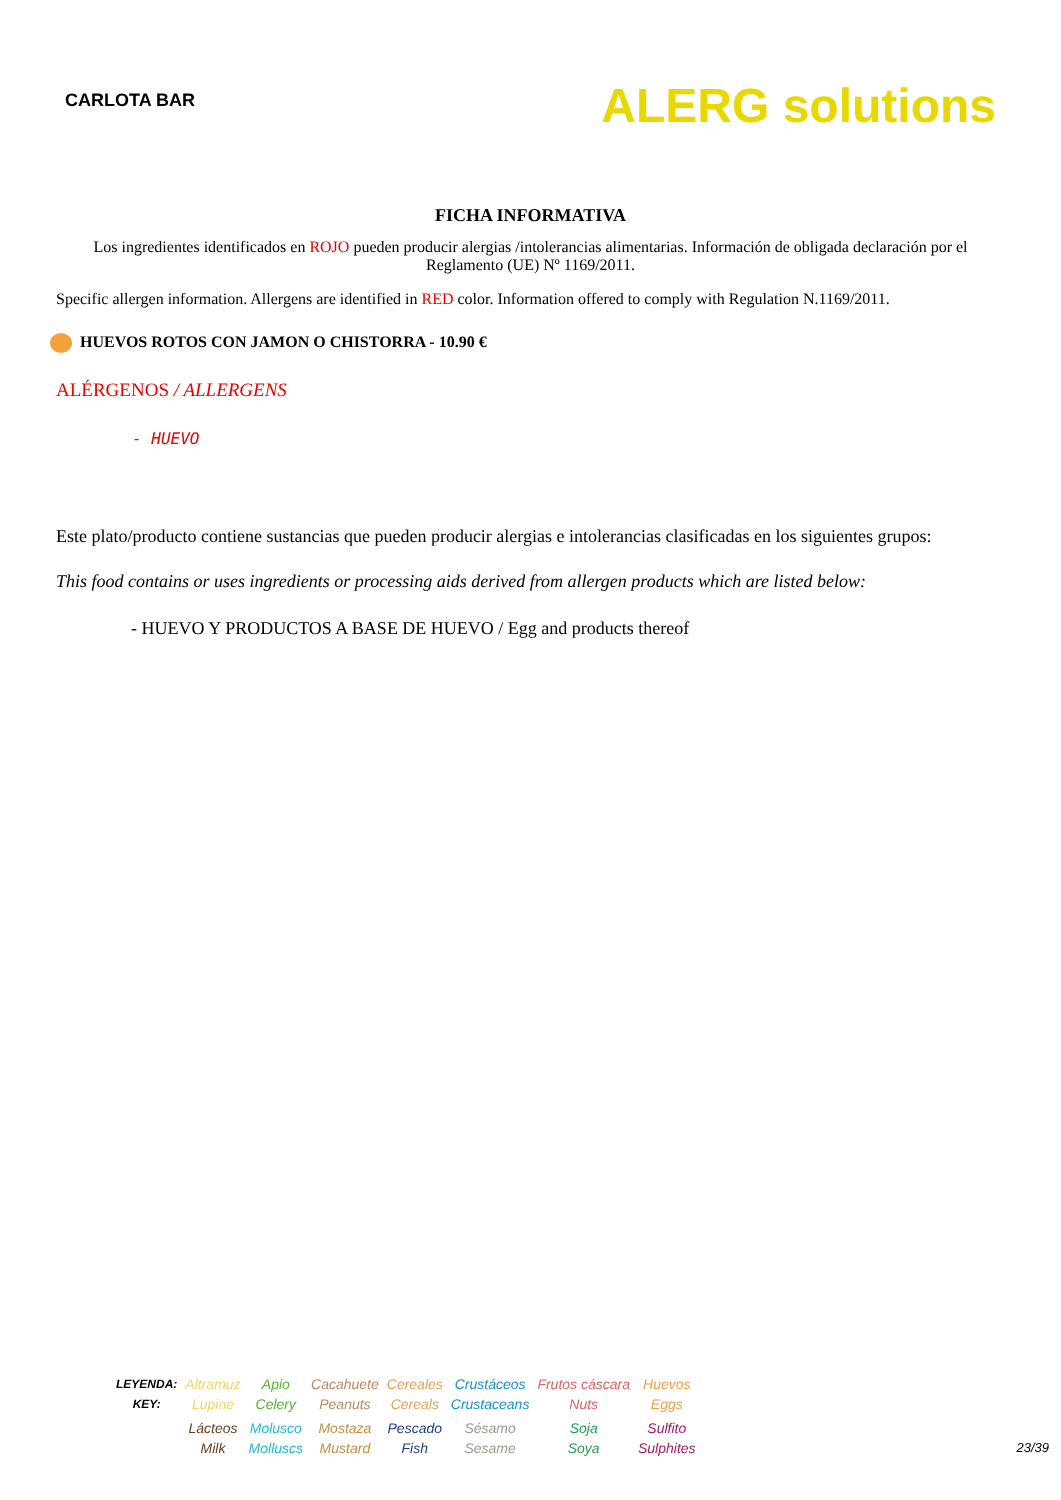CARLOTA BAR
ALERG solutions
FICHA INFORMATIVA
Los ingredientes identificados en ROJO pueden producir alergias /intolerancias alimentarias. Información de obligada declaración por el Reglamento (UE) Nº 1169/2011.
Specific allergen information. Allergens are identified in RED color. Information offered to comply with Regulation N.1169/2011.
HUEVOS ROTOS CON JAMON O CHISTORRA - 10.90 €
ALÉRGENOS / ALLERGENS
- HUEVO
Este plato/producto contiene sustancias que pueden producir alergias e intolerancias clasificadas en los siguientes grupos:
This food contains or uses ingredients or processing aids derived from allergen products which are listed below:
- HUEVO Y PRODUCTOS A BASE DE HUEVO / Egg and products thereof
| LEYENDA: KEY: | Altramuz Lupine | Apio Celery | Cacahuete Peanuts | Cereales Cereals | Crustáceos Crustaceans | Frutos cáscara Nuts | Huevos Eggs |
| | Lácteos Milk | Molusco Molluscs | Mostaza Mustard | Pescado Fish | Sésamo Sesame | Soja Soya | Sulfito Sulphites |
23/39